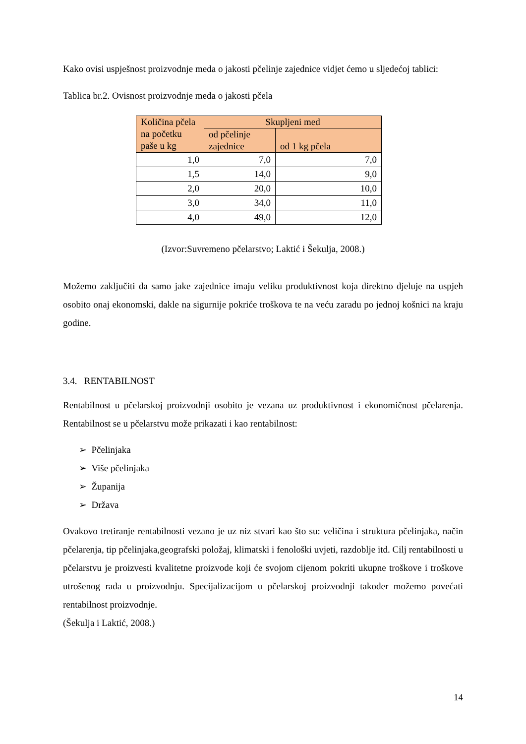Kako ovisi uspješnost proizvodnje meda o jakosti pčelinje zajednice vidjet ćemo u sljedećoj tablici:
Tablica br.2. Ovisnost proizvodnje meda o jakosti pčela
| Količina pčela na početku paše u kg | Skupljeni med | |
| --- | --- | --- |
| | od pčelinje zajednice | od 1 kg pčela |
| 1,0 | 7,0 | 7,0 |
| 1,5 | 14,0 | 9,0 |
| 2,0 | 20,0 | 10,0 |
| 3,0 | 34,0 | 11,0 |
| 4,0 | 49,0 | 12,0 |
(Izvor:Suvremeno pčelarstvo; Laktić i Šekulja, 2008.)
Možemo zaključiti da samo jake zajednice imaju veliku produktivnost koja direktno djeluje na uspjeh osobito onaj ekonomski, dakle na sigurnije pokriće troškova te na veću zaradu po jednoj košnici na kraju godine.
3.4. RENTABILNOST
Rentabilnost u pčelarskoj proizvodnji osobito je vezana uz produktivnost i ekonomičnost pčelarenja. Rentabilnost se u pčelarstvu može prikazati i kao rentabilnost:
➢ Pčelinjaka
➢ Više pčelinjaka
➢ Županija
➢ Država
Ovakovo tretiranje rentabilnosti vezano je uz niz stvari kao što su: veličina i struktura pčelinjaka, način pčelarenja, tip pčelinjaka,geografski položaj, klimatski i fenološki uvjeti, razdoblje itd. Cilj rentabilnosti u pčelarstvu je proizvesti kvalitetne proizvode koji će svojom cijenom pokriti ukupne troškove i troškove utrošenog rada u proizvodnju. Specijalizacijom u pčelarskoj proizvodnji također možemo povećati rentabilnost proizvodnje.
(Šekulja i Laktić, 2008.)
14